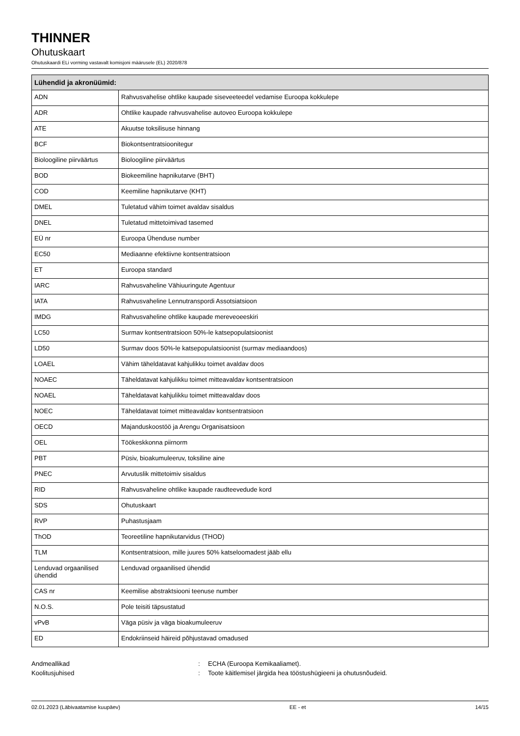THINNER
Ohutuskaart
Ohutuskaardi ELi vorming vastavalt komisjoni määrusele (EL) 2020/878
| Lühendid ja akronüümid: | |
| --- | --- |
| ADN | Rahvusvahelise ohtlike kaupade siseveeteedel vedamise Euroopa kokkulepe |
| ADR | Ohtlike kaupade rahvusvahelise autoveo Euroopa kokkulepe |
| ATE | Akuutse toksilisuse hinnang |
| BCF | Biokontsentratsioonitegur |
| Bioloogiline piirväärtus | Bioloogiline piirväärtus |
| BOD | Biokeemiline hapnikutarve (BHT) |
| COD | Keemiline hapnikutarve (KHT) |
| DMEL | Tuletatud vähim toimet avaldav sisaldus |
| DNEL | Tuletatud mittetoimivad tasemed |
| EÜ nr | Euroopa Ühenduse number |
| EC50 | Mediaanne efektiivne kontsentratsioon |
| ET | Euroopa standard |
| IARC | Rahvusvaheline Vähiuuringute Agentuur |
| IATA | Rahvusvaheline Lennutranspordi Assotsiatsioon |
| IMDG | Rahvusvaheline ohtlike kaupade mereveoeeskiri |
| LC50 | Surmav kontsentratsioon 50%-le katsepopulatsioonist |
| LD50 | Surmav doos 50%-le katsepopulatsioonist (surmav mediaandoos) |
| LOAEL | Vähim täheldatavat kahjulikku toimet avaldav doos |
| NOAEC | Täheldatavat kahjulikku toimet mitteavaldav kontsentratsioon |
| NOAEL | Täheldatavat kahjulikku toimet mitteavaldav doos |
| NOEC | Täheldatavat toimet mitteavaldav kontsentratsioon |
| OECD | Majanduskoostöö ja Arengu Organisatsioon |
| OEL | Töökeskkonna piirnorm |
| PBT | Püsiv, bioakumuleeruv, toksiline aine |
| PNEC | Arvutuslik mittetoimiv sisaldus |
| RID | Rahvusvaheline ohtlike kaupade raudteevedude kord |
| SDS | Ohutuskaart |
| RVP | Puhastusjaam |
| ThOD | Teoreetiline hapnikutarvidus (THOD) |
| TLM | Kontsentratsioon, mille juures 50% katseloomadest jääb ellu |
| Lenduvad orgaanilised ühendid | Lenduvad orgaanilised ühendid |
| CAS nr | Keemilise abstraktsiooni teenuse number |
| N.O.S. | Pole teisiti täpsustatud |
| vPvB | Väga püsiv ja väga bioakumuleeruv |
| ED | Endokriinseid häireid põhjustavad omadused |
Andmeallikad
:
ECHA (Euroopa Kemikaaliamet).
Koolitusjuhised
:
Toote käitlemisel järgida hea tööstushügieeni ja ohutusnõudeid.
02.01.2023 (Läbivaatamise kuupäev) EE - et 14/15